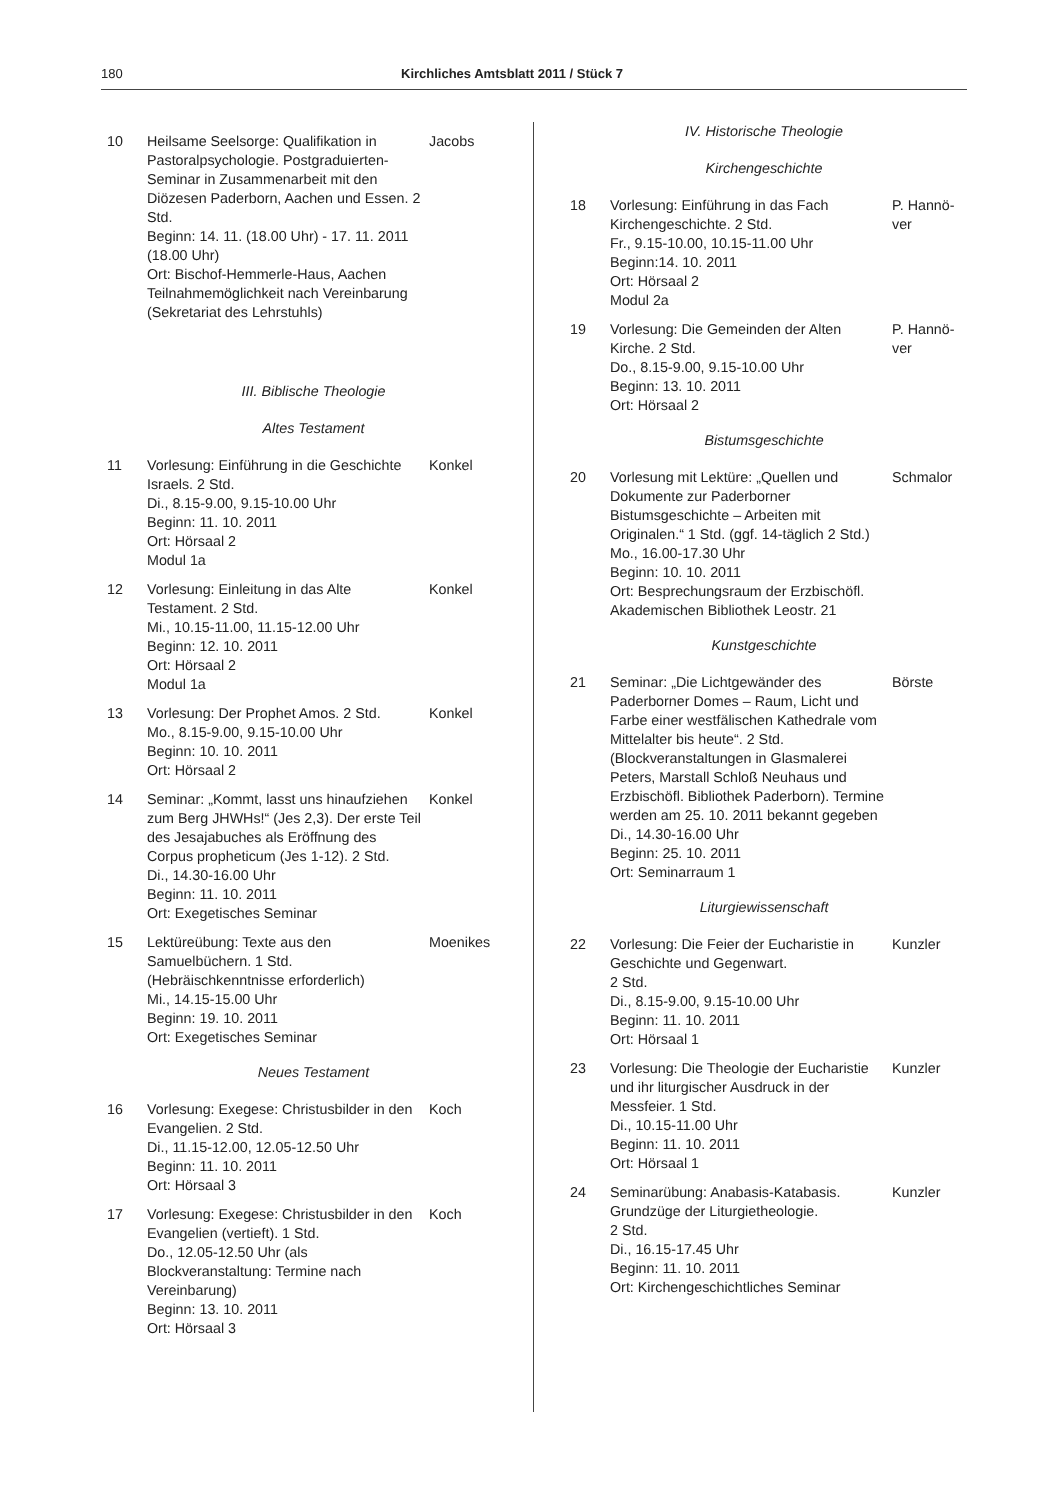180 Kirchliches Amtsblatt 2011 / Stück 7
10 Heilsame Seelsorge: Qualifikation in Pastoralpsychologie. Postgraduierten-Seminar in Zusammenarbeit mit den Diözesen Paderborn, Aachen und Essen. 2 Std.
Beginn: 14. 11. (18.00 Uhr) - 17. 11. 2011 (18.00 Uhr)
Ort: Bischof-Hemmerle-Haus, Aachen
Teilnahmemöglichkeit nach Vereinbarung (Sekretariat des Lehrstuhls)
Jacobs
III. Biblische Theologie
Altes Testament
11 Vorlesung: Einführung in die Geschichte Israels. 2 Std.
Di., 8.15-9.00, 9.15-10.00 Uhr
Beginn: 11. 10. 2011
Ort: Hörsaal 2
Modul 1a
Konkel
12 Vorlesung: Einleitung in das Alte Testament. 2 Std.
Mi., 10.15-11.00, 11.15-12.00 Uhr
Beginn: 12. 10. 2011
Ort: Hörsaal 2
Modul 1a
Konkel
13 Vorlesung: Der Prophet Amos. 2 Std.
Mo., 8.15-9.00, 9.15-10.00 Uhr
Beginn: 10. 10. 2011
Ort: Hörsaal 2
Konkel
14 Seminar: „Kommt, lasst uns hinaufziehen zum Berg JHWHs!“ (Jes 2,3). Der erste Teil des Jesajabuches als Eröffnung des Corpus propheticum (Jes 1-12). 2 Std.
Di., 14.30-16.00 Uhr
Beginn: 11. 10. 2011
Ort: Exegetisches Seminar
Konkel
15 Lektüreübung: Texte aus den Samuelbüchern. 1 Std.
(Hebräischkenntnisse erforderlich)
Mi., 14.15-15.00 Uhr
Beginn: 19. 10. 2011
Ort: Exegetisches Seminar
Moenikes
Neues Testament
16 Vorlesung: Exegese: Christusbilder in den Evangelien. 2 Std.
Di., 11.15-12.00, 12.05-12.50 Uhr
Beginn: 11. 10. 2011
Ort: Hörsaal 3
Koch
17 Vorlesung: Exegese: Christusbilder in den Evangelien (vertieft). 1 Std.
Do., 12.05-12.50 Uhr (als Blockveranstaltung: Termine nach Vereinbarung)
Beginn: 13. 10. 2011
Ort: Hörsaal 3
Koch
IV. Historische Theologie
Kirchengeschichte
18 Vorlesung: Einführung in das Fach Kirchengeschichte. 2 Std.
Fr., 9.15-10.00, 10.15-11.00 Uhr
Beginn:14. 10. 2011
Ort: Hörsaal 2
Modul 2a
P. Hannö-
ver
19 Vorlesung: Die Gemeinden der Alten Kirche. 2 Std.
Do., 8.15-9.00, 9.15-10.00 Uhr
Beginn: 13. 10. 2011
Ort: Hörsaal 2
P. Hannö-
ver
Bistumsgeschichte
20 Vorlesung mit Lektüre: „Quellen und Dokumente zur Paderborner Bistumsgeschichte – Arbeiten mit Originalen.“ 1 Std. (ggf. 14-täglich 2 Std.)
Mo., 16.00-17.30 Uhr
Beginn: 10. 10. 2011
Ort: Besprechungsraum der Erzbischöfl. Akademischen Bibliothek Leostr. 21
Schmalor
Kunstgeschichte
21 Seminar: „Die Lichtgewänder des Paderborner Domes – Raum, Licht und Farbe einer westfälischen Kathedrale vom Mittelalter bis heute“. 2 Std.
(Blockveranstaltungen in Glasmalerei Peters, Marstall Schloß Neuhaus und Erzbischöfl. Bibliothek Paderborn). Termine werden am 25. 10. 2011 bekannt gegeben
Di., 14.30-16.00 Uhr
Beginn: 25. 10. 2011
Ort: Seminarraum 1
Börste
Liturgiewissenschaft
22 Vorlesung: Die Feier der Eucharistie in Geschichte und Gegenwart.
2 Std.
Di., 8.15-9.00, 9.15-10.00 Uhr
Beginn: 11. 10. 2011
Ort: Hörsaal 1
Kunzler
23 Vorlesung: Die Theologie der Eucharistie und ihr liturgischer Ausdruck in der Messfeier. 1 Std.
Di., 10.15-11.00 Uhr
Beginn: 11. 10. 2011
Ort: Hörsaal 1
Kunzler
24 Seminarübung: Anabasis-Katabasis. Grundzüge der Liturgietheologie.
2 Std.
Di., 16.15-17.45 Uhr
Beginn: 11. 10. 2011
Ort: Kirchengeschichtliches Seminar
Kunzler